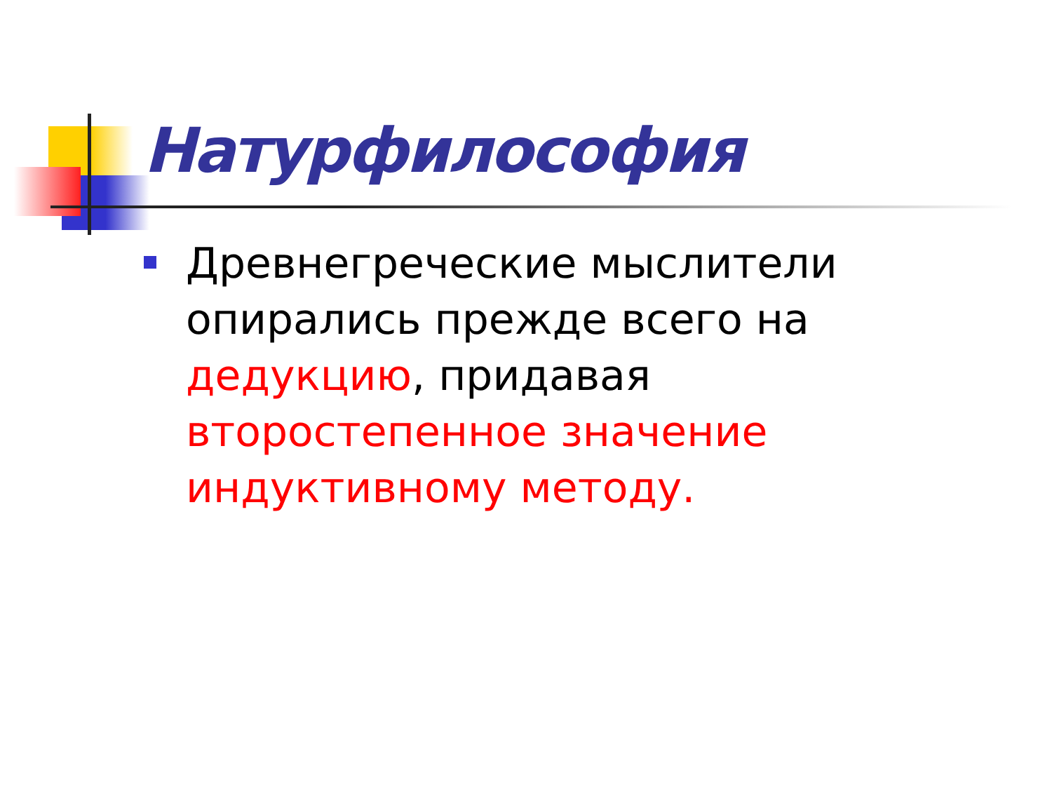Натурфилософия
Древнегреческие мыслители опирались прежде всего на дедукцию, придавая второстепенное значение индуктивному методу.